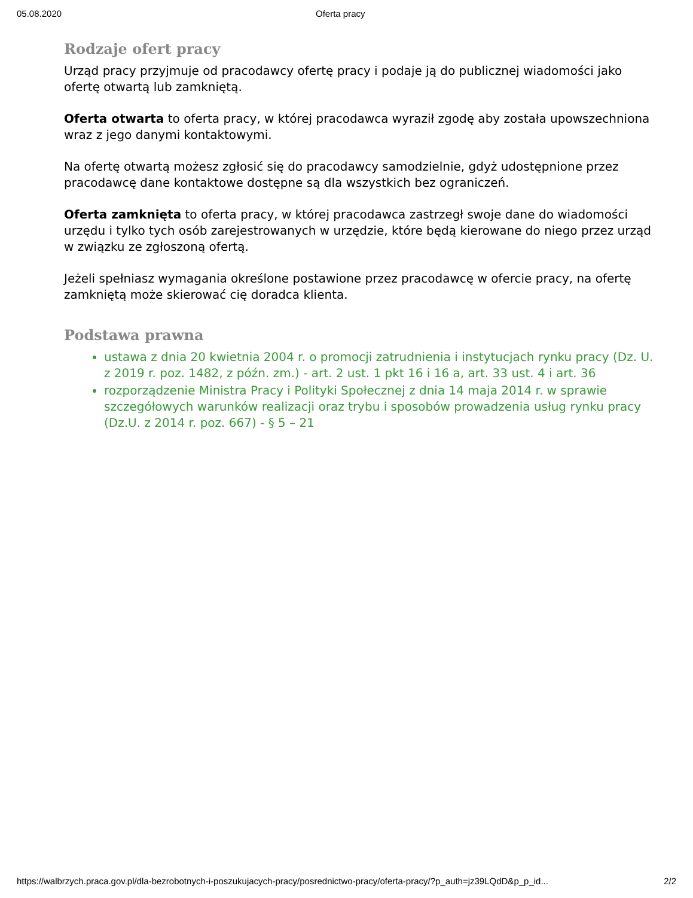05.08.2020 Oferta pracy
Rodzaje ofert pracy
Urząd pracy przyjmuje od pracodawcy ofertę pracy i podaje ją do publicznej wiadomości jako ofertę otwartą lub zamkniętą.
Oferta otwarta to oferta pracy, w której pracodawca wyraził zgodę aby została upowszechniona wraz z jego danymi kontaktowymi.
Na ofertę otwartą możesz zgłosić się do pracodawcy samodzielnie, gdyż udostępnione przez pracodawcę dane kontaktowe dostępne są dla wszystkich bez ograniczeń.
Oferta zamknięta to oferta pracy, w której pracodawca zastrzegł swoje dane do wiadomości urzędu i tylko tych osób zarejestrowanych w urzędzie, które będą kierowane do niego przez urząd w związku ze zgłoszoną ofertą.
Jeżeli spełniasz wymagania określone postawione przez pracodawcę w ofercie pracy, na ofertę zamkniętą może skierować cię doradca klienta.
Podstawa prawna
ustawa z dnia 20 kwietnia 2004 r. o promocji zatrudnienia i instytucjach rynku pracy (Dz. U. z 2019 r. poz. 1482, z późn. zm.) - art. 2 ust. 1 pkt 16 i 16 a, art. 33 ust. 4 i art. 36
rozporządzenie Ministra Pracy i Polityki Społecznej z dnia 14 maja 2014 r. w sprawie szczegółowych warunków realizacji oraz trybu i sposobów prowadzenia usług rynku pracy (Dz.U. z 2014 r. poz. 667) - § 5 – 21
https://walbrzych.praca.gov.pl/dla-bezrobotnych-i-poszukujacych-pracy/posrednictwo-pracy/oferta-pracy/?p_auth=jz39LQdD&p_p_id... 2/2